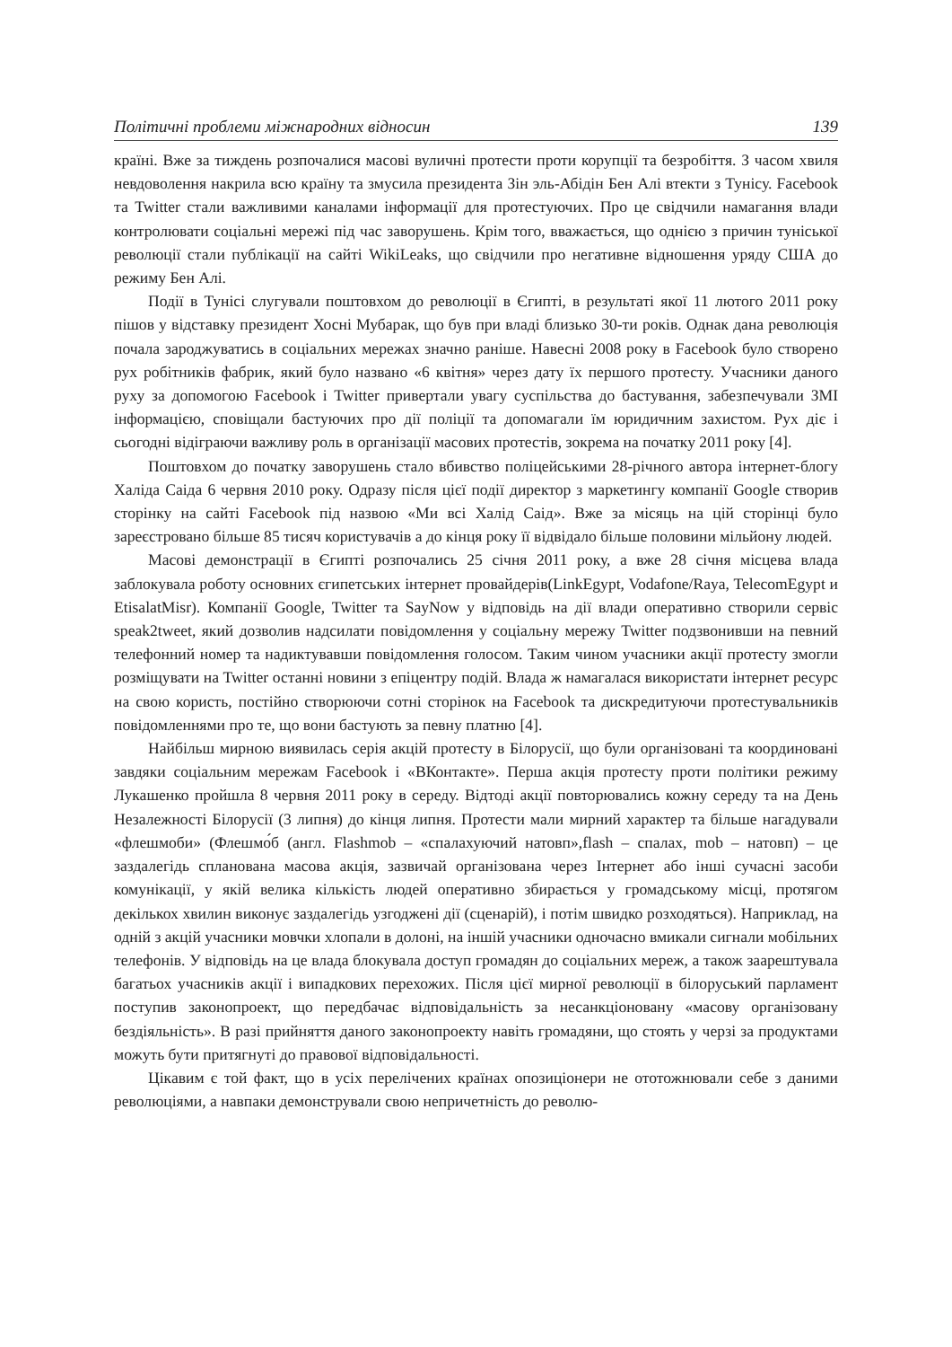Політичні проблеми міжнародних відносин 139
країні. Вже за тиждень розпочалися масові вуличні протести проти корупції та безробіття. З часом хвиля невдоволення накрила всю країну та змусила президента Зін эль-Абідін Бен Алі втекти з Тунісу. Facebook та Twitter стали важливими каналами інформації для протестуючих. Про це свідчили намагання влади контролювати соціальні мережі під час заворушень. Крім того, вважається, що однією з причин туніської революції стали публікації на сайті WikiLeaks, що свідчили про негативне відношення уряду США до режиму Бен Алі.
Події в Тунісі слугували поштовхом до революції в Єгипті, в результаті якої 11 лютого 2011 року пішов у відставку президент Хосні Мубарак, що був при владі близько 30-ти років. Однак дана революція почала зароджуватись в соціальних мережах значно раніше. Навесні 2008 року в Facebook було створено рух робітників фабрик, який було названо «6 квітня» через дату їх першого протесту. Учасники даного руху за допомогою Facebook і Twitter привертали увагу суспільства до бастування, забезпечували ЗМІ інформацією, сповіщали бастуючих про дії поліції та допомагали їм юридичним захистом. Рух діє і сьогодні відіграючи важливу роль в організації масових протестів, зокрема на початку 2011 року [4].
Поштовхом до початку заворушень стало вбивство поліцейськими 28-річного автора інтернет-блогу Халіда Саіда 6 червня 2010 року. Одразу після цієї події директор з маркетингу компанії Google створив сторінку на сайті Facebook під назвою «Ми всі Халід Саід». Вже за місяць на цій сторінці було зареєстровано більше 85 тисяч користувачів а до кінця року її відвідало більше половини мільйону людей.
Масові демонстрації в Єгипті розпочались 25 січня 2011 року, а вже 28 січня місцева влада заблокувала роботу основних єгипетських інтернет провайдерів(LinkEgypt, Vodafone/Raya, TelecomEgypt и EtisalatMisr). Компанії Google, Twitter та SayNow у відповідь на дії влади оперативно створили сервіс speak2tweet, який дозволив надсилати повідомлення у соціальну мережу Twitter подзвонивши на певний телефонний номер та надиктувавши повідомлення голосом. Таким чином учасники акції протесту змогли розміщувати на Twitter останні новини з епіцентру подій. Влада ж намагалася використати інтернет ресурс на свою користь, постійно створюючи сотні сторінок на Facebook та дискредитуючи протестувальників повідомленнями про те, що вони бастують за певну платню [4].
Найбільш мирною виявилась серія акцій протесту в Білорусії, що були організовані та координовані завдяки соціальним мережам Facebook і «ВКонтакте». Перша акція протесту проти політики режиму Лукашенко пройшла 8 червня 2011 року в середу. Відтоді акції повторювались кожну середу та на День Незалежності Білорусії (3 липня) до кінця липня. Протести мали мирний характер та більше нагадували «флешмоби» (Флешмо́б (англ. Flashmob – «спалахуючий натовп»,flash – спалах, mob – натовп) – це заздалегідь спланована масова акція, зазвичай організована через Інтернет або інші сучасні засоби комунікації, у якій велика кількість людей оперативно збирається у громадському місці, протягом декількох хвилин виконує заздалегідь узгоджені дії (сценарій), і потім швидко розходяться). Наприклад, на одній з акцій учасники мовчки хлопали в долоні, на іншій учасники одночасно вмикали сигнали мобільних телефонів. У відповідь на це влада блокувала доступ громадян до соціальних мереж, а також заарештувала багатьох учасників акції і випадкових перехожих. Після цієї мирної революції в білоруський парламент поступив законопроект, що передбачає відповідальність за несанкціоновану «масову організовану бездіяльність». В разі прийняття даного законопроекту навіть громадяни, що стоять у черзі за продуктами можуть бути притягнуті до правової відповідальності.
Цікавим є той факт, що в усіх перелічених країнах опозиціонери не ототожнювали себе з даними революціями, а навпаки демонстрували свою непричетність до револю-